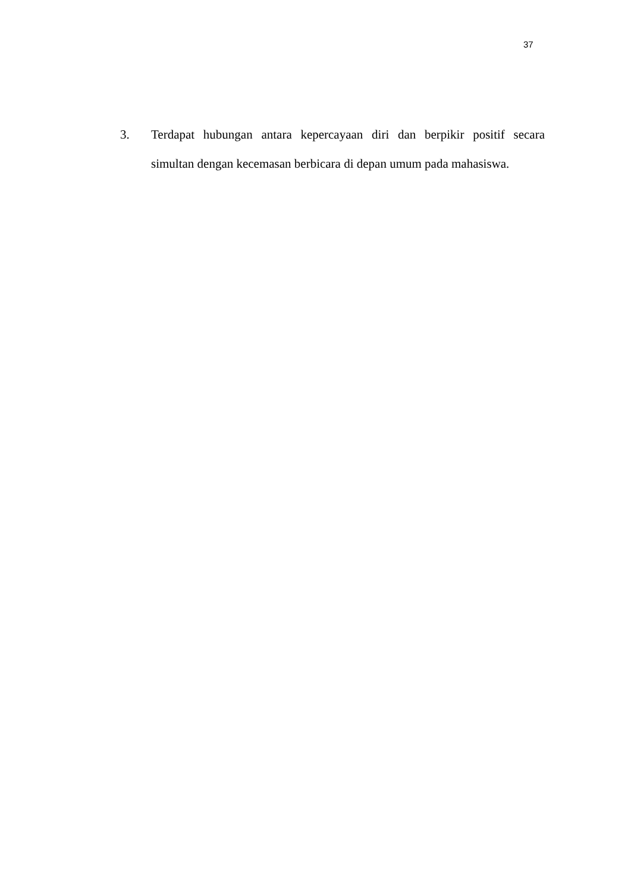37
3. Terdapat hubungan antara kepercayaan diri dan berpikir positif secara simultan dengan kecemasan berbicara di depan umum pada mahasiswa.